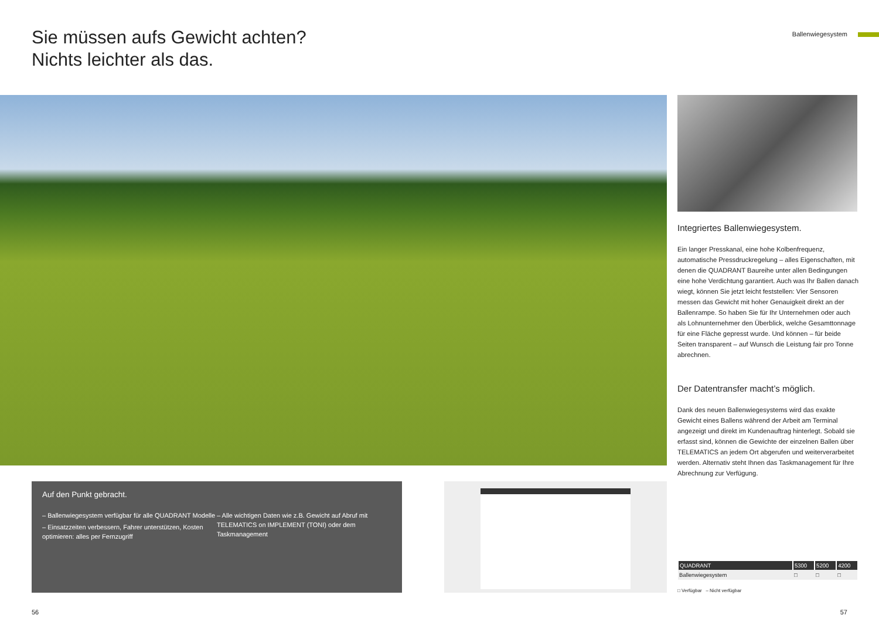Sie müssen aufs Gewicht achten?
Nichts leichter als das.
Ballenwiegesystem
Integriertes Ballenwiegesystem.
Ein langer Presskanal, eine hohe Kolbenfrequenz, automatische Pressdruckregelung – alles Eigenschaften, mit denen die QUADRANT Baureihe unter allen Bedingungen eine hohe Verdichtung garantiert. Auch was Ihr Ballen danach wiegt, können Sie jetzt leicht feststellen: Vier Sensoren messen das Gewicht mit hoher Genauigkeit direkt an der Ballenrampe. So haben Sie für Ihr Unternehmen oder auch als Lohnunternehmer den Überblick, welche Gesamttonnage für eine Fläche gepresst wurde. Und können – für beide Seiten transparent – auf Wunsch die Leistung fair pro Tonne abrechnen.
Der Datentransfer macht’s möglich.
Dank des neuen Ballenwiegesystems wird das exakte Gewicht eines Ballens während der Arbeit am Terminal angezeigt und direkt im Kundenauftrag hinterlegt. Sobald sie erfasst sind, können die Gewichte der einzelnen Ballen über TELEMATICS an jedem Ort abgerufen und weiterverarbeitet werden. Alternativ steht Ihnen das Taskmanagement für Ihre Abrechnung zur Verfügung.
Auf den Punkt gebracht.
– Ballenwiegesystem verfügbar für alle QUADRANT Modelle
– Einsatzzeiten verbessern, Fahrer unterstützen, Kosten optimieren: alles per Fernzugriff
– Alle wichtigen Daten wie z.B. Gewicht auf Abruf mit TELEMATICS on IMPLEMENT (TONI) oder dem Taskmanagement
| QUADRANT | 5300 | 5200 | 4200 |
| --- | --- | --- | --- |
| Ballenwiegesystem | □ | □ | □ |
□ Verfügbar – Nicht verfügbar
56 57